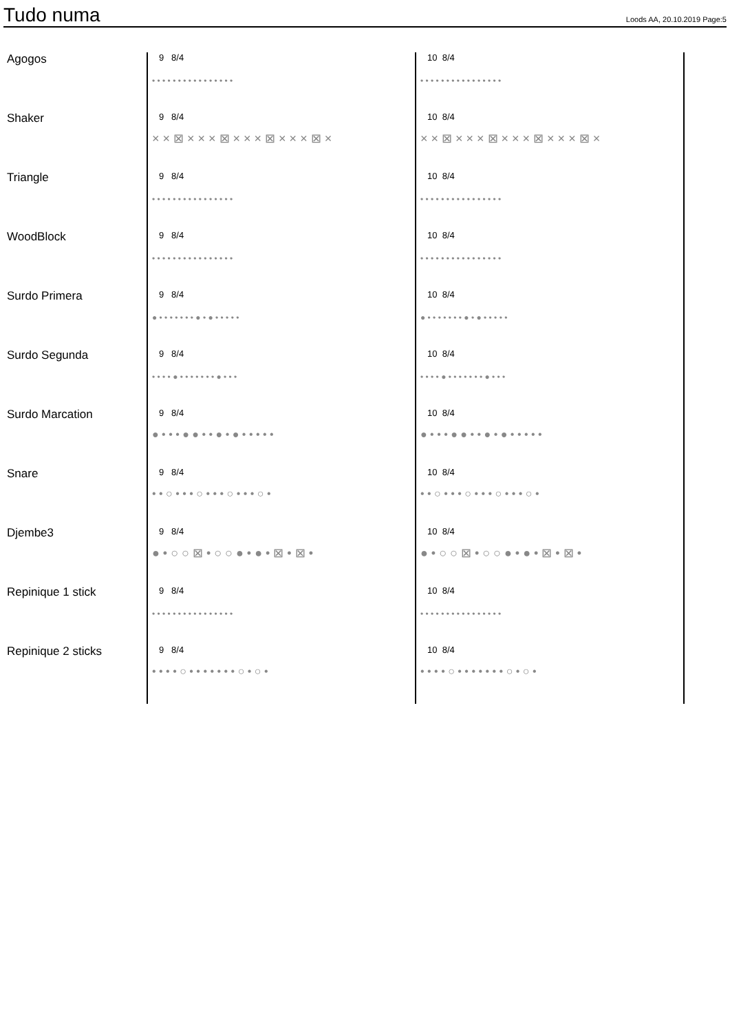Tudo numa
Loods AA, 20.10.2019 Page:5
Agogos
9 8/4
• • • • • • • • • • • • • • • •
10 8/4
• • • • • • • • • • • • • • • •
Shaker
9 8/4
× × ⊠ × × × ⊠ × × × ⊠ × × × ⊠ ×
10 8/4
× × ⊠ × × × ⊠ × × × ⊠ × × × ⊠ ×
Triangle
9 8/4
• • • • • • • • • • • • • • • •
10 8/4
• • • • • • • • • • • • • • • •
WoodBlock
9 8/4
• • • • • • • • • • • • • • • •
10 8/4
• • • • • • • • • • • • • • • •
Surdo Primera
9 8/4
● • • • • • • • ● • ● • • • • •
10 8/4
● • • • • • • • ● • ● • • • • •
Surdo Segunda
9 8/4
• • • • ● • • • • • • • ● • • •
10 8/4
• • • • ● • • • • • • • ● • • •
Surdo Marcation
9 8/4
● • • • ● ● • • ● • ● • • • • •
10 8/4
● • • • ● ● • • ● • ● • • • • •
Snare
9 8/4
• • ○ • • • ○ • • • ○ • • • ○ •
10 8/4
• • ○ • • • ○ • • • ○ • • • ○ •
Djembe3
9 8/4
● • ○ ○ ⊠ • ○ ○ ● • ● • ⊠ • ⊠ •
10 8/4
● • ○ ○ ⊠ • ○ ○ ● • ● • ⊠ • ⊠ •
Repinique 1 stick
9 8/4
• • • • • • • • • • • • • • • •
10 8/4
• • • • • • • • • • • • • • • •
Repinique 2 sticks
9 8/4
• • • • ○ • • • • • • • ○ • ○ •
10 8/4
• • • • ○ • • • • • • • ○ • ○ •